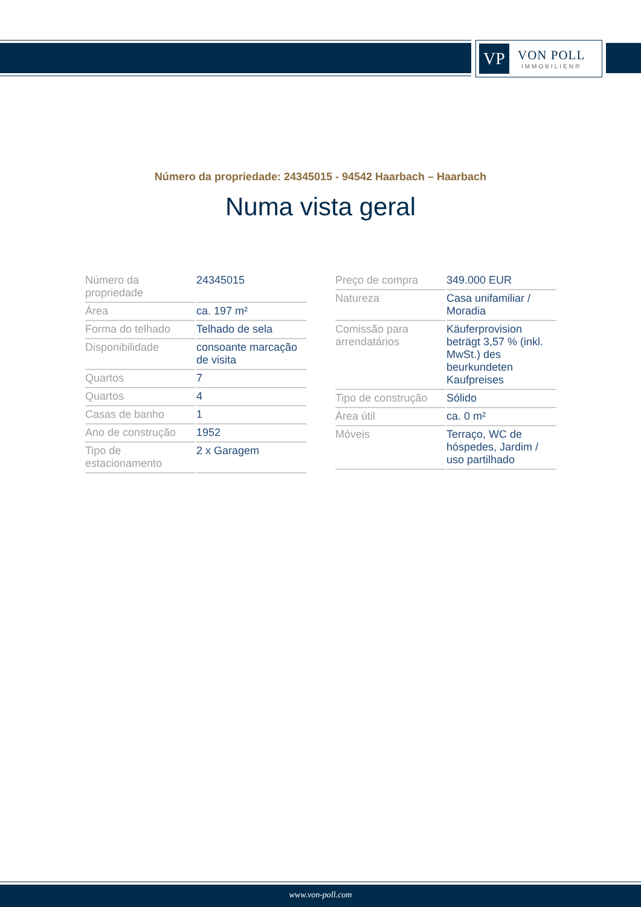VP
VON POLL
IMMOBILIEN®
Número da propriedade: 24345015 - 94542 Haarbach – Haarbach
Numa vista geral
| Número da propriedade | 24345015 |
| Área | ca. 197 m² |
| Forma do telhado | Telhado de sela |
| Disponibilidade | consoante marcação de visita |
| Quartos | 7 |
| Quartos | 4 |
| Casas de banho | 1 |
| Ano de construção | 1952 |
| Tipo de estacionamento | 2 x Garagem |
| Preço de compra | 349.000 EUR |
| Natureza | Casa unifamiliar / Moradia |
| Comissão para arrendatários | Käuferprovision beträgt 3,57 % (inkl. MwSt.) des beurkundeten Kaufpreises |
| Tipo de construção | Sólido |
| Área útil | ca. 0 m² |
| Móveis | Terraço, WC de hóspedes, Jardim / uso partilhado |
www.von-poll.com